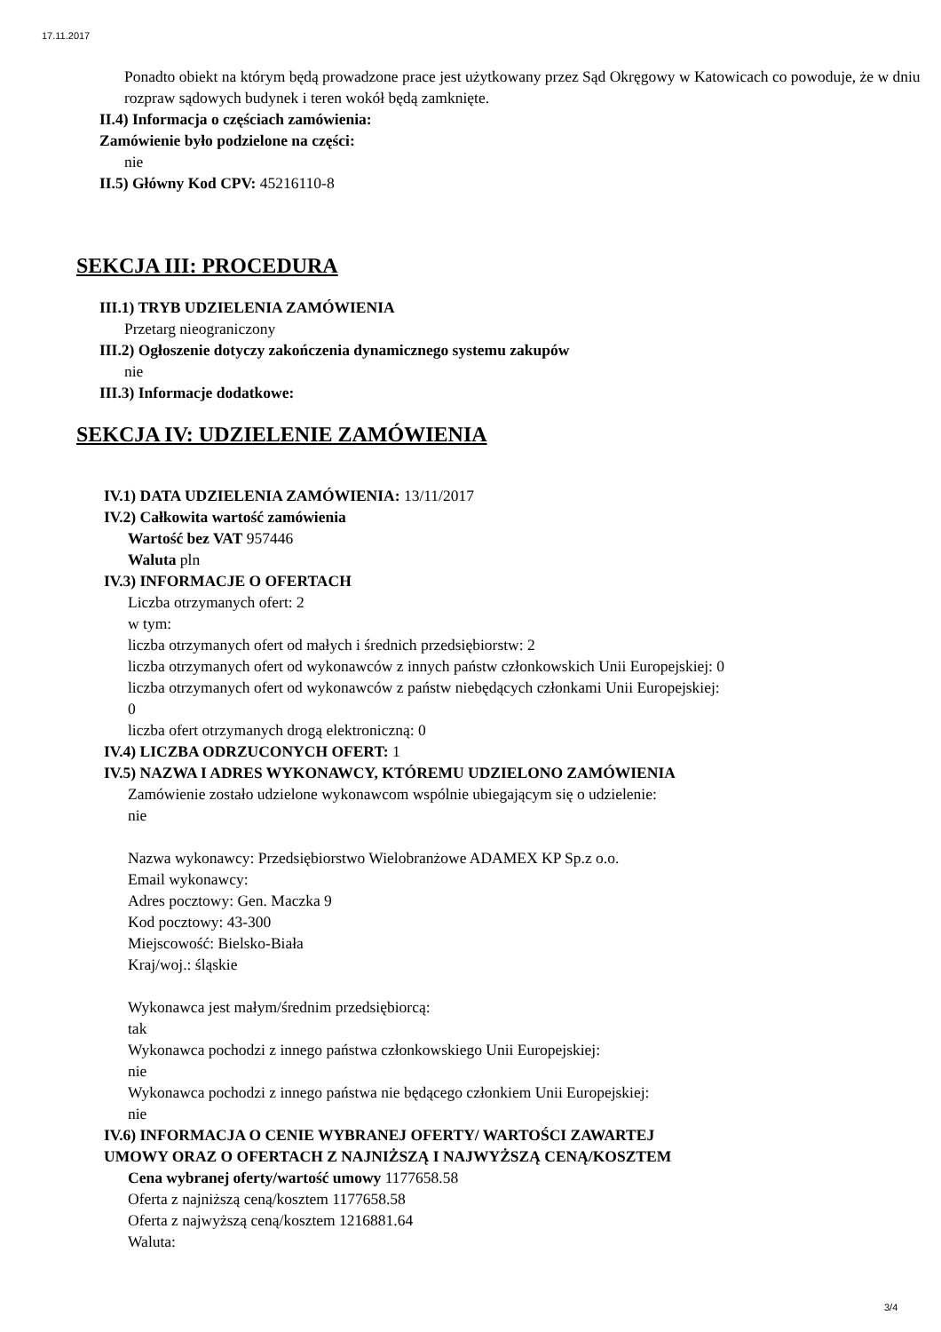17.11.2017
Ponadto obiekt na którym będą prowadzone prace jest użytkowany przez Sąd Okręgowy w Katowicach co powoduje, że w dniu rozpraw sądowych budynek i teren wokół będą zamknięte.
II.4) Informacja o częściach zamówienia:
Zamówienie było podzielone na części:
nie
II.5) Główny Kod CPV: 45216110-8
SEKCJA III: PROCEDURA
III.1) TRYB UDZIELENIA ZAMÓWIENIA
Przetarg nieograniczony
III.2) Ogłoszenie dotyczy zakończenia dynamicznego systemu zakupów
nie
III.3) Informacje dodatkowe:
SEKCJA IV: UDZIELENIE ZAMÓWIENIA
IV.1) DATA UDZIELENIA ZAMÓWIENIA: 13/11/2017
IV.2) Całkowita wartość zamówienia
Wartość bez VAT 957446
Waluta pln
IV.3) INFORMACJE O OFERTACH
Liczba otrzymanych ofert: 2
w tym:
liczba otrzymanych ofert od małych i średnich przedsiębiorstw: 2
liczba otrzymanych ofert od wykonawców z innych państw członkowskich Unii Europejskiej: 0
liczba otrzymanych ofert od wykonawców z państw niebędących członkami Unii Europejskiej:
0
liczba ofert otrzymanych drogą elektroniczną: 0
IV.4) LICZBA ODRZUCONYCH OFERT: 1
IV.5) NAZWA I ADRES WYKONAWCY, KTÓREMU UDZIELONO ZAMÓWIENIA
Zamówienie zostało udzielone wykonawcom wspólnie ubiegającym się o udzielenie:
nie
Nazwa wykonawcy: Przedsiębiorstwo Wielobranżowe ADAMEX KP Sp.z o.o.
Email wykonawcy:
Adres pocztowy: Gen. Maczka 9
Kod pocztowy: 43-300
Miejscowość: Bielsko-Biała
Kraj/woj.: śląskie
Wykonawca jest małym/średnim przedsiębiorcą:
tak
Wykonawca pochodzi z innego państwa członkowskiego Unii Europejskiej:
nie
Wykonawca pochodzi z innego państwa nie będącego członkiem Unii Europejskiej:
nie
IV.6) INFORMACJA O CENIE WYBRANEJ OFERTY/ WARTOŚCI ZAWARTEJ
UMOWY ORAZ O OFERTACH Z NAJNIŻSZĄ I NAJWYŻSZĄ CENĄ/KOSZTEM
Cena wybranej oferty/wartość umowy 1177658.58
Oferta z najniższą ceną/kosztem 1177658.58
Oferta z najwyższą ceną/kosztem 1216881.64
Waluta:
3/4